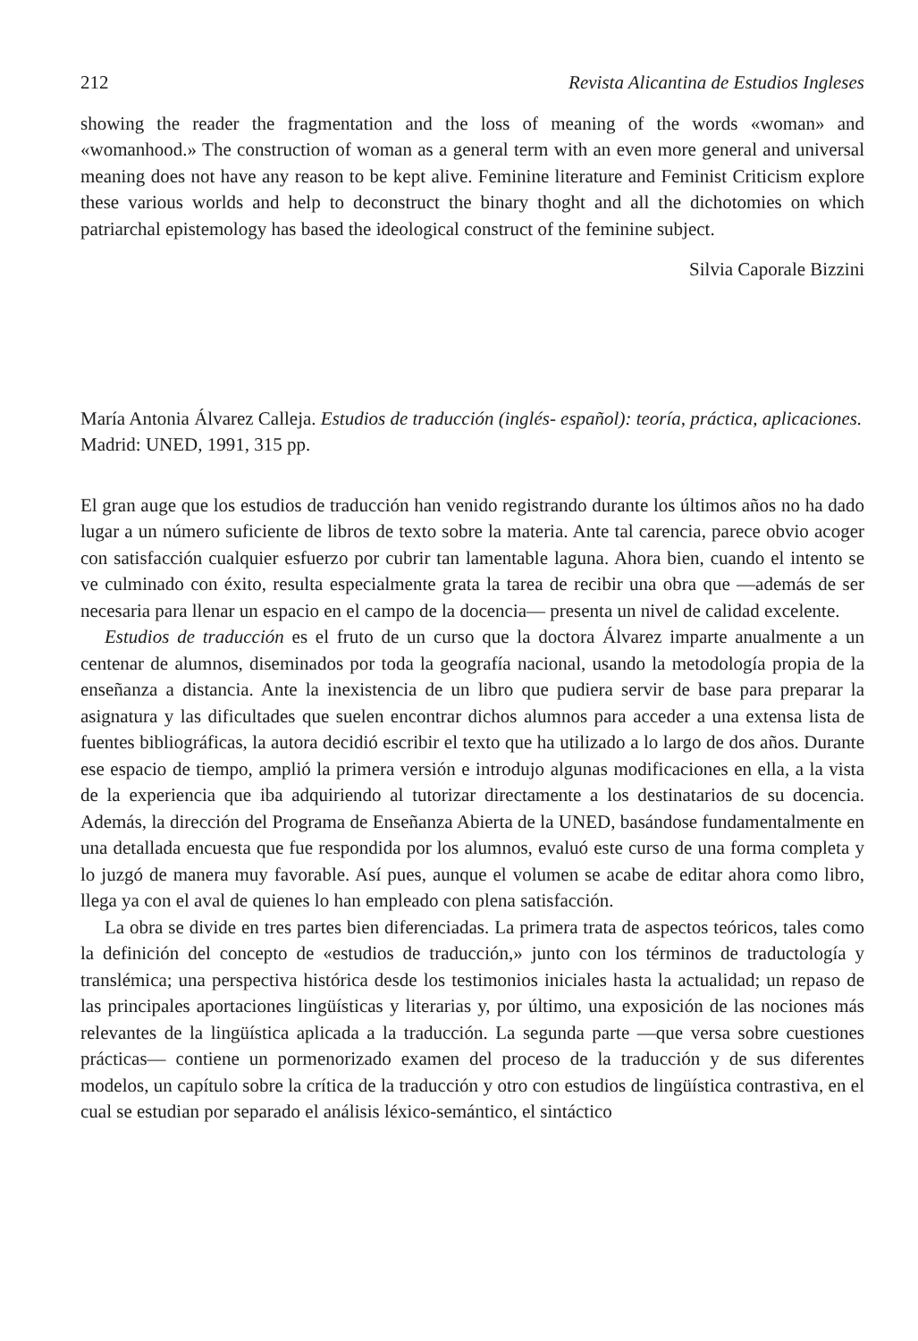212 Revista Alicantina de Estudios Ingleses
showing the reader the fragmentation and the loss of meaning of the words «woman» and «womanhood.» The construction of woman as a general term with an even more general and universal meaning does not have any reason to be kept alive. Feminine literature and Feminist Criticism explore these various worlds and help to deconstruct the binary thoght and all the dichotomies on which patriarchal epistemology has based the ideological construct of the feminine subject.
Silvia Caporale Bizzini
María Antonia Álvarez Calleja. Estudios de traducción (inglés- español): teoría, práctica, aplicaciones. Madrid: UNED, 1991, 315 pp.
El gran auge que los estudios de traducción han venido registrando durante los últimos años no ha dado lugar a un número suficiente de libros de texto sobre la materia. Ante tal carencia, parece obvio acoger con satisfacción cualquier esfuerzo por cubrir tan lamentable laguna. Ahora bien, cuando el intento se ve culminado con éxito, resulta especialmente grata la tarea de recibir una obra que —además de ser necesaria para llenar un espacio en el campo de la docencia— presenta un nivel de calidad excelente.
Estudios de traducción es el fruto de un curso que la doctora Álvarez imparte anualmente a un centenar de alumnos, diseminados por toda la geografía nacional, usando la metodología propia de la enseñanza a distancia. Ante la inexistencia de un libro que pudiera servir de base para preparar la asignatura y las dificultades que suelen encontrar dichos alumnos para acceder a una extensa lista de fuentes bibliográficas, la autora decidió escribir el texto que ha utilizado a lo largo de dos años. Durante ese espacio de tiempo, amplió la primera versión e introdujo algunas modificaciones en ella, a la vista de la experiencia que iba adquiriendo al tutorizar directamente a los destinatarios de su docencia. Además, la dirección del Programa de Enseñanza Abierta de la UNED, basándose fundamentalmente en una detallada encuesta que fue respondida por los alumnos, evaluó este curso de una forma completa y lo juzgó de manera muy favorable. Así pues, aunque el volumen se acabe de editar ahora como libro, llega ya con el aval de quienes lo han empleado con plena satisfacción.
La obra se divide en tres partes bien diferenciadas. La primera trata de aspectos teóricos, tales como la definición del concepto de «estudios de traducción,» junto con los términos de traductología y translémica; una perspectiva histórica desde los testimonios iniciales hasta la actualidad; un repaso de las principales aportaciones lingüísticas y literarias y, por último, una exposición de las nociones más relevantes de la lingüística aplicada a la traducción. La segunda parte —que versa sobre cuestiones prácticas— contiene un pormenorizado examen del proceso de la traducción y de sus diferentes modelos, un capítulo sobre la crítica de la traducción y otro con estudios de lingüística contrastiva, en el cual se estudian por separado el análisis léxico-semántico, el sintáctico